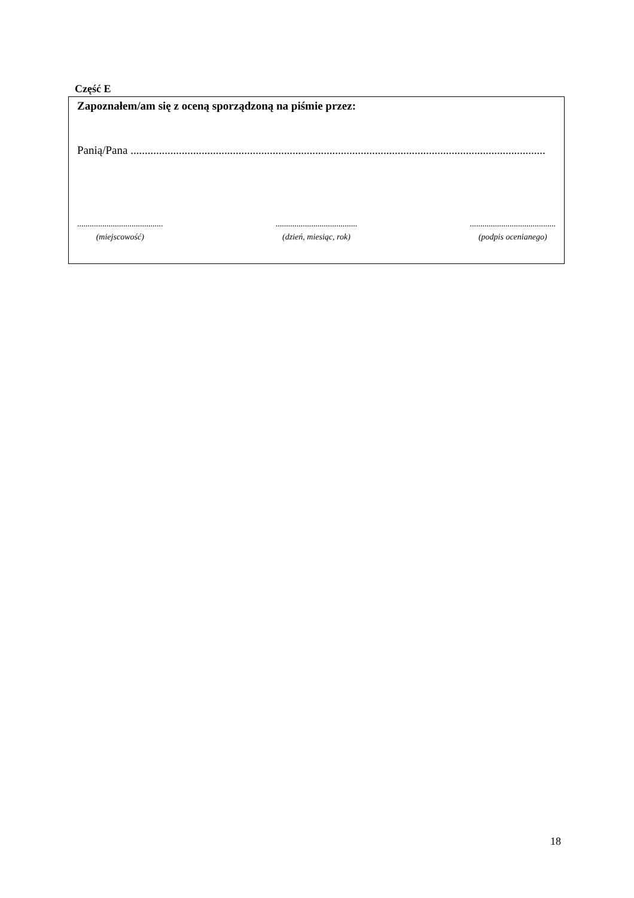Część E
Zapoznałem/am się z oceną sporządzoną na piśmie przez:
Panią/Pana ..................................................................................................................................................
.........................................
(miejscowość)
.......................................
(dzień, miesiąc, rok)
.........................................
(podpis ocenianego)
18